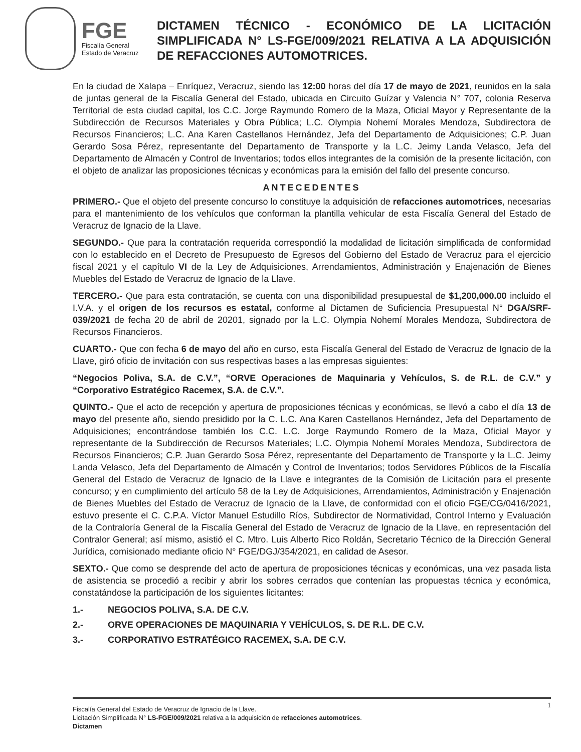FGE
Fiscalía General
Estado de Veracruz
DICTAMEN TÉCNICO - ECONÓMICO DE LA LICITACIÓN SIMPLIFICADA N° LS-FGE/009/2021 RELATIVA A LA ADQUISICIÓN DE REFACCIONES AUTOMOTRICES.
En la ciudad de Xalapa – Enríquez, Veracruz, siendo las 12:00 horas del día 17 de mayo de 2021, reunidos en la sala de juntas general de la Fiscalía General del Estado, ubicada en Circuito Guízar y Valencia N° 707, colonia Reserva Territorial de esta ciudad capital, los C.C. Jorge Raymundo Romero de la Maza, Oficial Mayor y Representante de la Subdirección de Recursos Materiales y Obra Pública; L.C. Olympia Nohemí Morales Mendoza, Subdirectora de Recursos Financieros; L.C. Ana Karen Castellanos Hernández, Jefa del Departamento de Adquisiciones; C.P. Juan Gerardo Sosa Pérez, representante del Departamento de Transporte y la L.C. Jeimy Landa Velasco, Jefa del Departamento de Almacén y Control de Inventarios; todos ellos integrantes de la comisión de la presente licitación, con el objeto de analizar las proposiciones técnicas y económicas para la emisión del fallo del presente concurso.
ANTECEDENTES
PRIMERO.- Que el objeto del presente concurso lo constituye la adquisición de refacciones automotrices, necesarias para el mantenimiento de los vehículos que conforman la plantilla vehicular de esta Fiscalía General del Estado de Veracruz de Ignacio de la Llave.
SEGUNDO.- Que para la contratación requerida correspondió la modalidad de licitación simplificada de conformidad con lo establecido en el Decreto de Presupuesto de Egresos del Gobierno del Estado de Veracruz para el ejercicio fiscal 2021 y el capítulo VI de la Ley de Adquisiciones, Arrendamientos, Administración y Enajenación de Bienes Muebles del Estado de Veracruz de Ignacio de la Llave.
TERCERO.- Que para esta contratación, se cuenta con una disponibilidad presupuestal de $1,200,000.00 incluido el I.V.A. y el origen de los recursos es estatal, conforme al Dictamen de Suficiencia Presupuestal N° DGA/SRF-039/2021 de fecha 20 de abril de 20201, signado por la L.C. Olympia Nohemí Morales Mendoza, Subdirectora de Recursos Financieros.
CUARTO.- Que con fecha 6 de mayo del año en curso, esta Fiscalía General del Estado de Veracruz de Ignacio de la Llave, giró oficio de invitación con sus respectivas bases a las empresas siguientes:
“Negocios Poliva, S.A. de C.V.”, “ORVE Operaciones de Maquinaria y Vehículos, S. de R.L. de C.V.” y “Corporativo Estratégico Racemex, S.A. de C.V.”.
QUINTO.- Que el acto de recepción y apertura de proposiciones técnicas y económicas, se llevó a cabo el día 13 de mayo del presente año, siendo presidido por la C. L.C. Ana Karen Castellanos Hernández, Jefa del Departamento de Adquisiciones; encontrándose también los C.C. L.C. Jorge Raymundo Romero de la Maza, Oficial Mayor y representante de la Subdirección de Recursos Materiales; L.C. Olympia Nohemí Morales Mendoza, Subdirectora de Recursos Financieros; C.P. Juan Gerardo Sosa Pérez, representante del Departamento de Transporte y la L.C. Jeimy Landa Velasco, Jefa del Departamento de Almacén y Control de Inventarios; todos Servidores Públicos de la Fiscalía General del Estado de Veracruz de Ignacio de la Llave e integrantes de la Comisión de Licitación para el presente concurso; y en cumplimiento del artículo 58 de la Ley de Adquisiciones, Arrendamientos, Administración y Enajenación de Bienes Muebles del Estado de Veracruz de Ignacio de la Llave, de conformidad con el oficio FGE/CG/0416/2021, estuvo presente el C. C.P.A. Víctor Manuel Estudillo Ríos, Subdirector de Normatividad, Control Interno y Evaluación de la Contraloría General de la Fiscalía General del Estado de Veracruz de Ignacio de la Llave, en representación del Contralor General; así mismo, asistió el C. Mtro. Luis Alberto Rico Roldán, Secretario Técnico de la Dirección General Jurídica, comisionado mediante oficio N° FGE/DGJ/354/2021, en calidad de Asesor.
SEXTO.- Que como se desprende del acto de apertura de proposiciones técnicas y económicas, una vez pasada lista de asistencia se procedió a recibir y abrir los sobres cerrados que contenían las propuestas técnica y económica, constatándose la participación de los siguientes licitantes:
1.- NEGOCIOS POLIVA, S.A. DE C.V.
2.- ORVE OPERACIONES DE MAQUINARIA Y VEHÍCULOS, S. DE R.L. DE C.V.
3.- CORPORATIVO ESTRATÉGICO RACEMEX, S.A. DE C.V.
1 Fiscalía General del Estado de Veracruz de Ignacio de la Llave.
Licitación Simplificada N° LS-FGE/009/2021 relativa a la adquisición de refacciones automotrices.
Dictamen